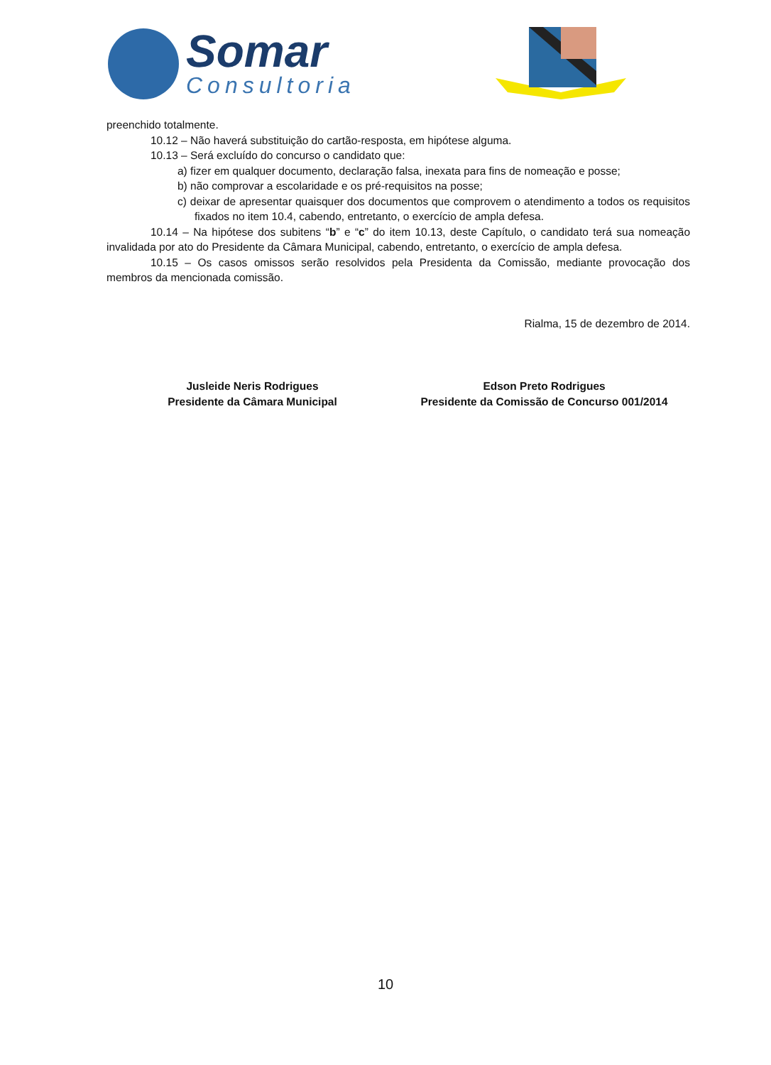Somar
Consultoria
preenchido totalmente.
10.12 – Não haverá substituição do cartão-resposta, em hipótese alguma.
10.13 – Será excluído do concurso o candidato que:
a) fizer em qualquer documento, declaração falsa, inexata para fins de nomeação e posse;
b) não comprovar a escolaridade e os pré-requisitos na posse;
c) deixar de apresentar quaisquer dos documentos que comprovem o atendimento a todos os requisitos fixados no item 10.4, cabendo, entretanto, o exercício de ampla defesa.
10.14 – Na hipótese dos subitens “b” e “c” do item 10.13, deste Capítulo, o candidato terá sua nomeação invalidada por ato do Presidente da Câmara Municipal, cabendo, entretanto, o exercício de ampla defesa.
10.15 – Os casos omissos serão resolvidos pela Presidenta da Comissão, mediante provocação dos membros da mencionada comissão.
Rialma, 15 de dezembro de 2014.
Jusleide Neris Rodrigues
Presidente da Câmara Municipal
Edson Preto Rodrigues
Presidente da Comissão de Concurso 001/2014
10